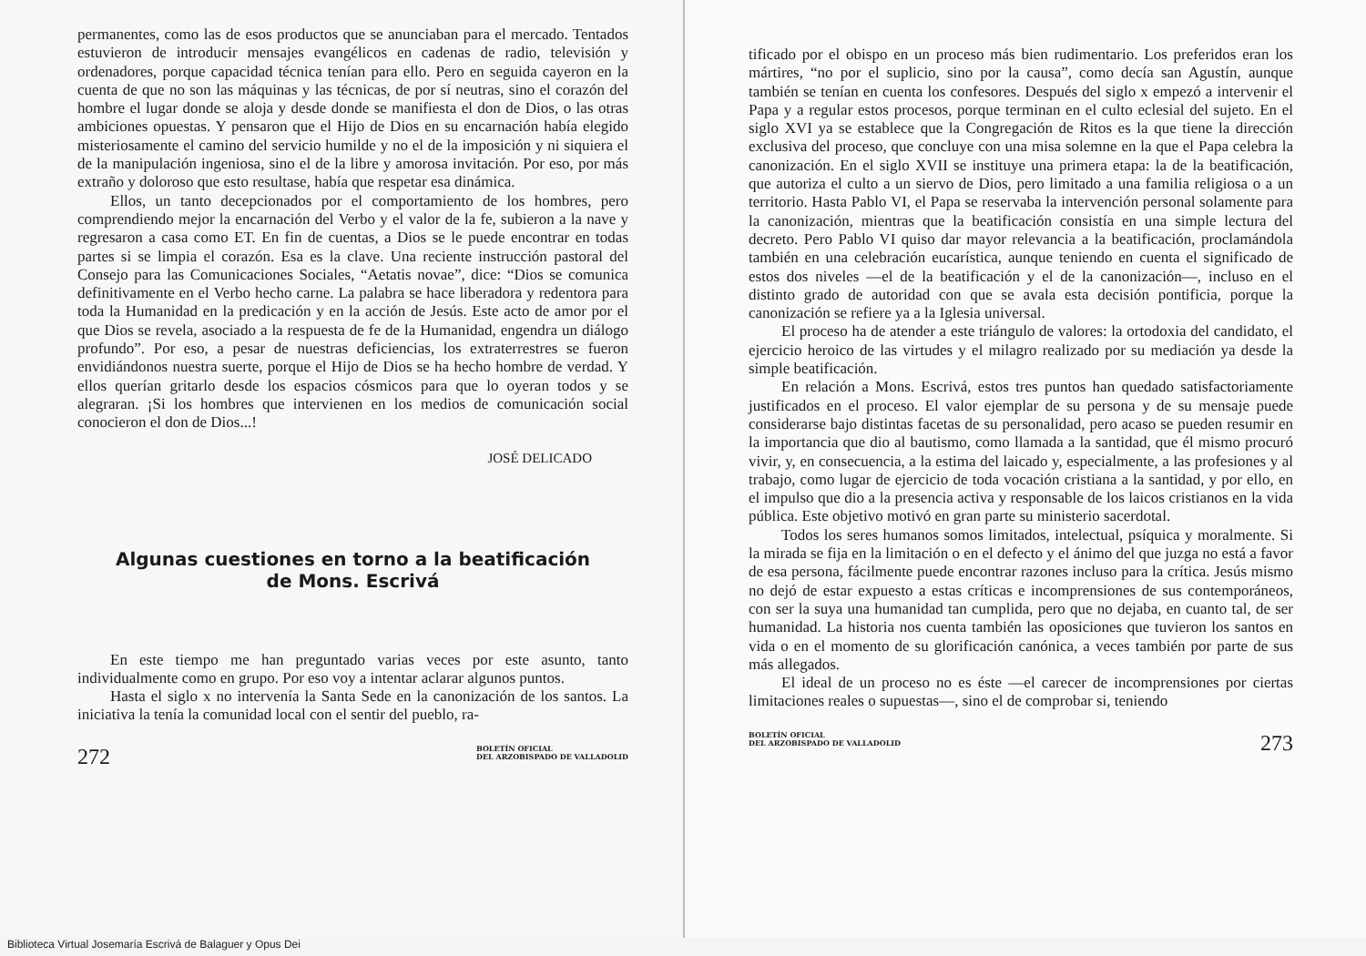permanentes, como las de esos productos que se anunciaban para el mercado. Tentados estuvieron de introducir mensajes evangélicos en cadenas de radio, televisión y ordenadores, porque capacidad técnica tenían para ello. Pero en seguida cayeron en la cuenta de que no son las máquinas y las técnicas, de por sí neutras, sino el corazón del hombre el lugar donde se aloja y desde donde se manifiesta el don de Dios, o las otras ambiciones opuestas. Y pensaron que el Hijo de Dios en su encarnación había elegido misteriosamente el camino del servicio humilde y no el de la imposición y ni siquiera el de la manipulación ingeniosa, sino el de la libre y amorosa invitación. Por eso, por más extraño y doloroso que esto resultase, había que respetar esa dinámica.
Ellos, un tanto decepcionados por el comportamiento de los hombres, pero comprendiendo mejor la encarnación del Verbo y el valor de la fe, subieron a la nave y regresaron a casa como ET. En fin de cuentas, a Dios se le puede encontrar en todas partes si se limpia el corazón. Esa es la clave. Una reciente instrucción pastoral del Consejo para las Comunicaciones Sociales, “Aetatis novae”, dice: “Dios se comunica definitivamente en el Verbo hecho carne. La palabra se hace liberadora y redentora para toda la Humanidad en la predicación y en la acción de Jesús. Este acto de amor por el que Dios se revela, asociado a la respuesta de fe de la Humanidad, engendra un diálogo profundo”. Por eso, a pesar de nuestras deficiencias, los extraterrestres se fueron envidiándonos nuestra suerte, porque el Hijo de Dios se ha hecho hombre de verdad. Y ellos querían gritarlo desde los espacios cósmicos para que lo oyeran todos y se alegraran. ¡Si los hombres que intervienen en los medios de comunicación social conocieron el don de Dios...!
JOSÉ DELICADO
Algunas cuestiones en torno a la beatificación
de Mons. Escrivá
En este tiempo me han preguntado varias veces por este asunto, tanto individualmente como en grupo. Por eso voy a intentar aclarar algunos puntos.
Hasta el siglo x no intervenía la Santa Sede en la canonización de los santos. La iniciativa la tenía la comunidad local con el sentir del pueblo, ra-
272 BOLETÍN OFICIAL
DEL ARZOBISPADO DE VALLADOLID
tificado por el obispo en un proceso más bien rudimentario. Los preferidos eran los mártires, “no por el suplicio, sino por la causa”, como decía san Agustín, aunque también se tenían en cuenta los confesores. Después del siglo x empezó a intervenir el Papa y a regular estos procesos, porque terminan en el culto eclesial del sujeto. En el siglo XVI ya se establece que la Congregación de Ritos es la que tiene la dirección exclusiva del proceso, que concluye con una misa solemne en la que el Papa celebra la canonización. En el siglo XVII se instituye una primera etapa: la de la beatificación, que autoriza el culto a un siervo de Dios, pero limitado a una familia religiosa o a un territorio. Hasta Pablo VI, el Papa se reservaba la intervención personal solamente para la canonización, mientras que la beatificación consistía en una simple lectura del decreto. Pero Pablo VI quiso dar mayor relevancia a la beatificación, proclamándola también en una celebración eucarística, aunque teniendo en cuenta el significado de estos dos niveles —el de la beatificación y el de la canonización—, incluso en el distinto grado de autoridad con que se avala esta decisión pontificia, porque la canonización se refiere ya a la Iglesia universal.
El proceso ha de atender a este triángulo de valores: la ortodoxia del candidato, el ejercicio heroico de las virtudes y el milagro realizado por su mediación ya desde la simple beatificación.
En relación a Mons. Escrivá, estos tres puntos han quedado satisfactoriamente justificados en el proceso. El valor ejemplar de su persona y de su mensaje puede considerarse bajo distintas facetas de su personalidad, pero acaso se pueden resumir en la importancia que dio al bautismo, como llamada a la santidad, que él mismo procuró vivir, y, en consecuencia, a la estima del laicado y, especialmente, a las profesiones y al trabajo, como lugar de ejercicio de toda vocación cristiana a la santidad, y por ello, en el impulso que dio a la presencia activa y responsable de los laicos cristianos en la vida pública. Este objetivo motivó en gran parte su ministerio sacerdotal.
Todos los seres humanos somos limitados, intelectual, psíquica y moralmente. Si la mirada se fija en la limitación o en el defecto y el ánimo del que juzga no está a favor de esa persona, fácilmente puede encontrar razones incluso para la crítica. Jesús mismo no dejó de estar expuesto a estas críticas e incomprensiones de sus contemporáneos, con ser la suya una humanidad tan cumplida, pero que no dejaba, en cuanto tal, de ser humanidad. La historia nos cuenta también las oposiciones que tuvieron los santos en vida o en el momento de su glorificación canónica, a veces también por parte de sus más allegados.
El ideal de un proceso no es éste —el carecer de incomprensiones por ciertas limitaciones reales o supuestas—, sino el de comprobar si, teniendo
BOLETÍN OFICIAL
DEL ARZOBISPADO DE VALLADOLID 273
Biblioteca Virtual Josemaría Escrivá de Balaguer y Opus Dei